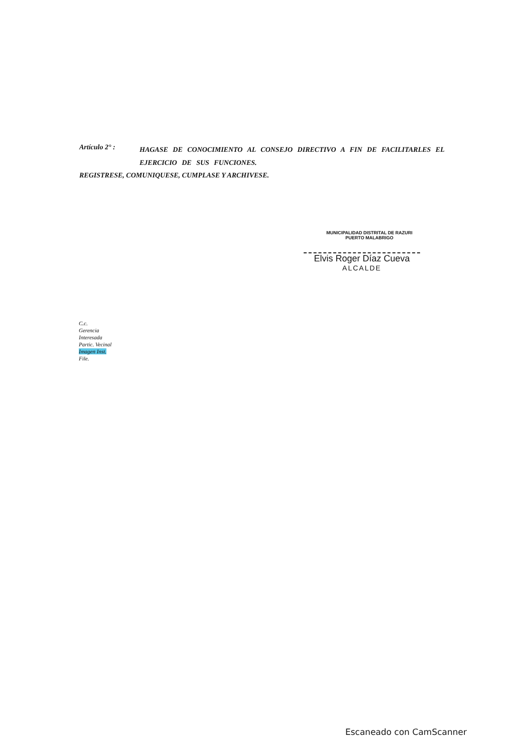Artículo 2° :
HAGASE DE CONOCIMIENTO AL CONSEJO DIRECTIVO A FIN DE FACILITARLES EL EJERCICIO DE SUS FUNCIONES.
REGISTRESE, COMUNIQUESE, CUMPLASE Y ARCHIVESE.
MUNICIPALIDAD DISTRITAL DE RAZURI
PUERTO MALABRIGO
Elvis Roger Díaz Cueva
ALCALDE
C.c.
Gerencia
Interesada
Partic. Vecinal
Imagen Inst.
File.
Escaneado con CamScanner